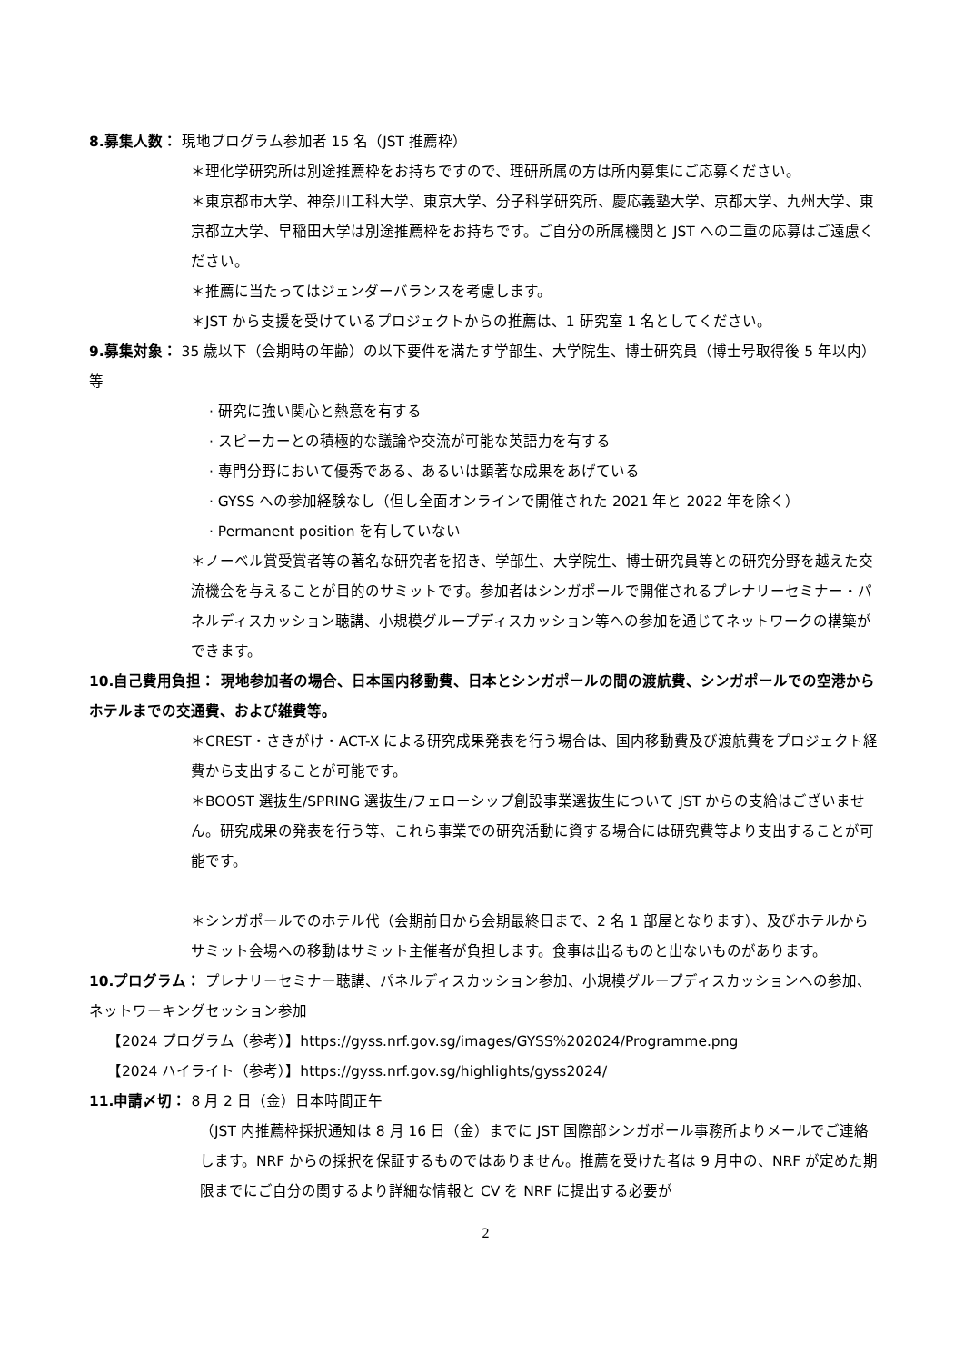8.募集人数： 現地プログラム参加者 15 名（JST 推薦枠）
＊理化学研究所は別途推薦枠をお持ちですので、理研所属の方は所内募集にご応募ください。
＊東京都市大学、神奈川工科大学、東京大学、分子科学研究所、慶応義塾大学、京都大学、九州大学、東京都立大学、早稲田大学は別途推薦枠をお持ちです。ご自分の所属機関と JST への二重の応募はご遠慮ください。
＊推薦に当たってはジェンダーバランスを考慮します。
＊JST から支援を受けているプロジェクトからの推薦は、1 研究室 1 名としてください。
9.募集対象： 35 歳以下（会期時の年齢）の以下要件を満たす学部生、大学院生、博士研究員（博士号取得後 5 年以内）等
· 研究に強い関心と熱意を有する
· スピーカーとの積極的な議論や交流が可能な英語力を有する
· 専門分野において優秀である、あるいは顕著な成果をあげている
· GYSS への参加経験なし（但し全面オンラインで開催された 2021 年と 2022 年を除く）
· Permanent position を有していない
＊ノーベル賞受賞者等の著名な研究者を招き、学部生、大学院生、博士研究員等との研究分野を越えた交流機会を与えることが目的のサミットです。参加者はシンガポールで開催されるプレナリーセミナー・パネルディスカッション聴講、小規模グループディスカッション等への参加を通じてネットワークの構築ができます。
10.自己費用負担： 現地参加者の場合、日本国内移動費、日本とシンガポールの間の渡航費、シンガポールでの空港からホテルまでの交通費、および雑費等。
＊CREST・さきがけ・ACT-X による研究成果発表を行う場合は、国内移動費及び渡航費をプロジェクト経費から支出することが可能です。
＊BOOST 選抜生/SPRING 選抜生/フェローシップ創設事業選抜生について JST からの支給はございません。研究成果の発表を行う等、これら事業での研究活動に資する場合には研究費等より支出することが可能です。
＊シンガポールでのホテル代（会期前日から会期最終日まで、2 名 1 部屋となります）、及びホテルからサミット会場への移動はサミット主催者が負担します。食事は出るものと出ないものがあります。
10.プログラム： プレナリーセミナー聴講、パネルディスカッション参加、小規模グループディスカッションへの参加、ネットワーキングセッション参加
【2024 プログラム（参考）】https://gyss.nrf.gov.sg/images/GYSS%202024/Programme.png
【2024 ハイライト（参考）】https://gyss.nrf.gov.sg/highlights/gyss2024/
11.申請〆切： 8 月 2 日（金）日本時間正午
（JST 内推薦枠採択通知は 8 月 16 日（金）までに JST 国際部シンガポール事務所よりメールでご連絡します。NRF からの採択を保証するものではありません。推薦を受けた者は 9 月中の、NRF が定めた期限までにご自分の関するより詳細な情報と CV を NRF に提出する必要が
2